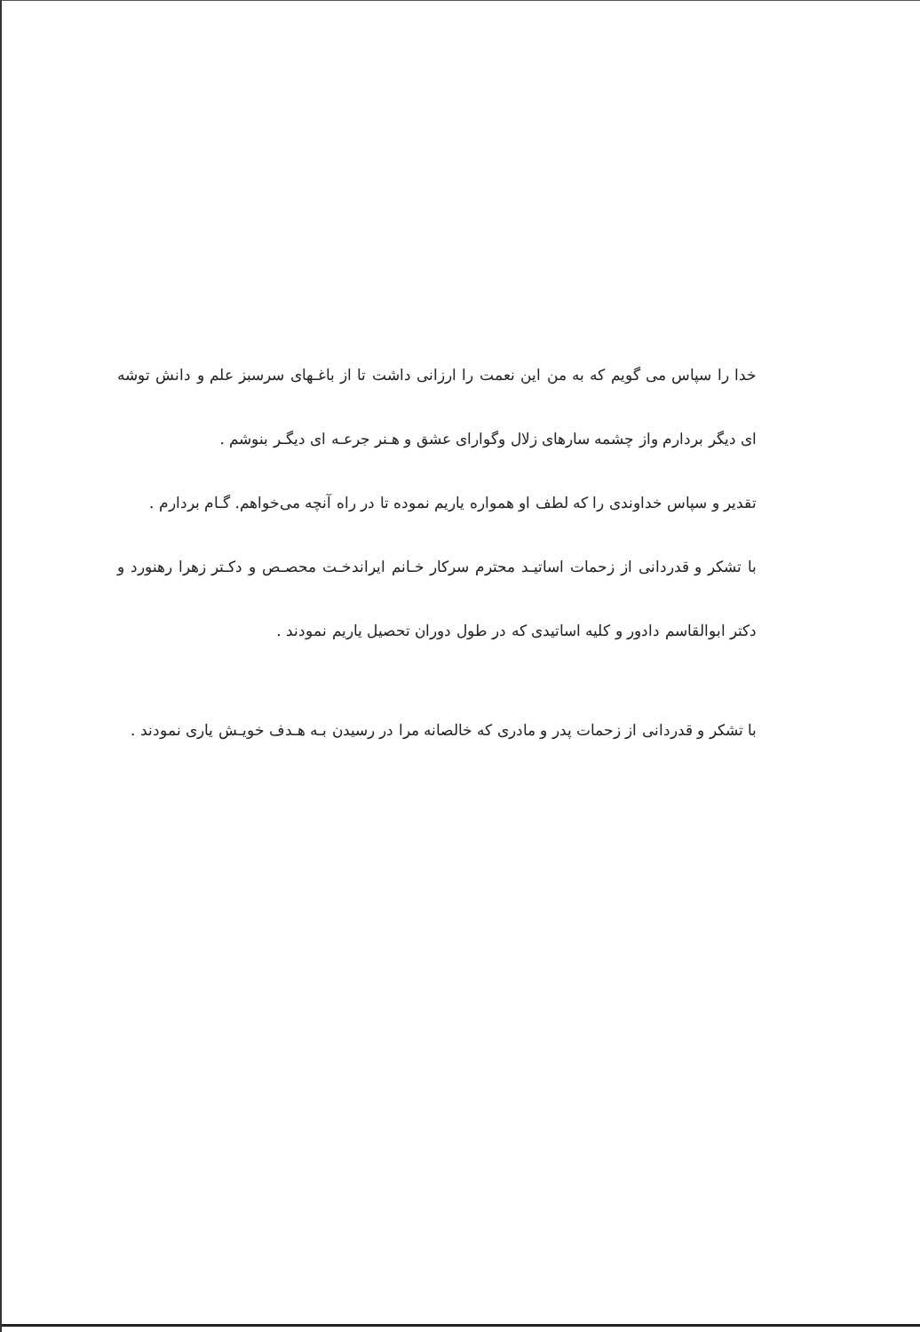خدا را سپاس می گویم که به من این نعمت را ارزانی داشت تا از باغـهای سرسبز علم و دانش توشه ای دیگر بردارم واز چشمه سارهای زلال وگوارای عشق و هـنر جرعـه ای دیگـر بنوشم .
تقدیر و سپاس خداوندی را که لطف او همواره یاریم نموده تا در راه آنچه می‌خواهم. گـام بردارم .
با تشکر و قدردانی از زحمات اساتیـد محترم سرکار خـانم ایراندخـت محصـص و دکـتر زهرا رهنورد و دکتر ابوالقاسم دادور و کلیه اساتیدی که در طول دوران تحصیل یاریم نمودند .
با تشکر و قدردانی از زحمات پدر و مادری که خالصانه مرا در رسیدن بـه هـدف خویـش یاری نمودند .